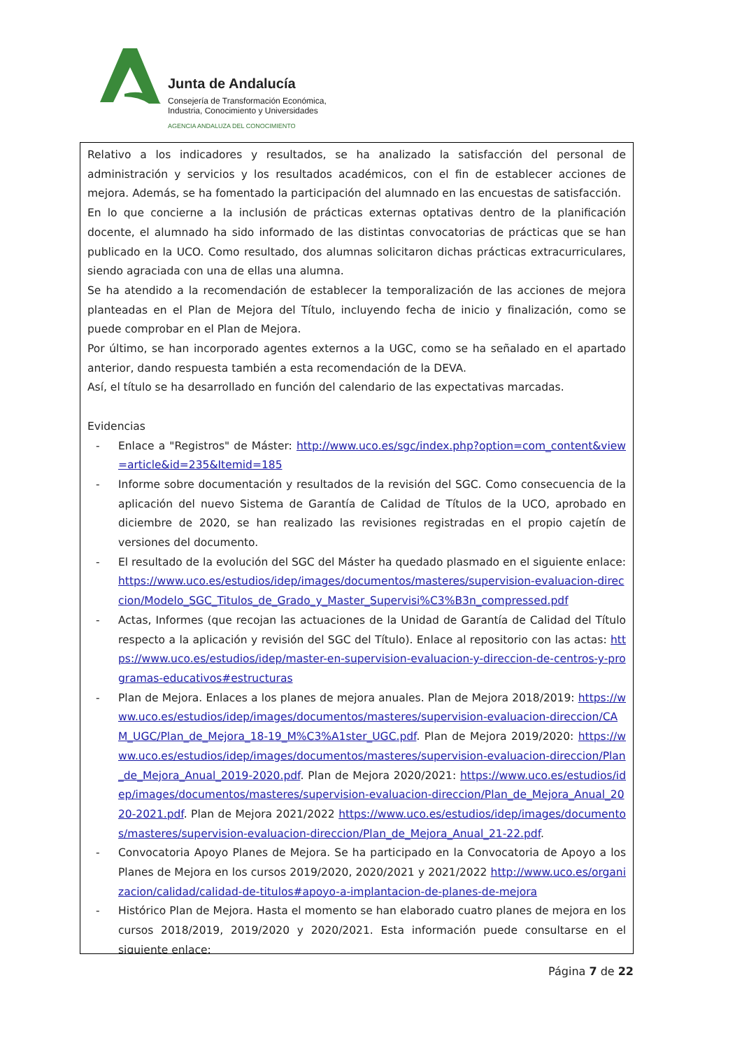Junta de Andalucía
Consejería de Transformación Económica,
Industria, Conocimiento y Universidades
AGENCIA ANDALUZA DEL CONOCIMIENTO
Relativo a los indicadores y resultados, se ha analizado la satisfacción del personal de administración y servicios y los resultados académicos, con el fin de establecer acciones de mejora. Además, se ha fomentado la participación del alumnado en las encuestas de satisfacción.
En lo que concierne a la inclusión de prácticas externas optativas dentro de la planificación docente, el alumnado ha sido informado de las distintas convocatorias de prácticas que se han publicado en la UCO. Como resultado, dos alumnas solicitaron dichas prácticas extracurriculares, siendo agraciada con una de ellas una alumna.
Se ha atendido a la recomendación de establecer la temporalización de las acciones de mejora planteadas en el Plan de Mejora del Título, incluyendo fecha de inicio y finalización, como se puede comprobar en el Plan de Mejora.
Por último, se han incorporado agentes externos a la UGC, como se ha señalado en el apartado anterior, dando respuesta también a esta recomendación de la DEVA.
Así, el título se ha desarrollado en función del calendario de las expectativas marcadas.
Evidencias
- Enlace a "Registros" de Máster: http://www.uco.es/sgc/index.php?option=com_content&view=article&id=235&Itemid=185
- Informe sobre documentación y resultados de la revisión del SGC. Como consecuencia de la aplicación del nuevo Sistema de Garantía de Calidad de Títulos de la UCO, aprobado en diciembre de 2020, se han realizado las revisiones registradas en el propio cajetín de versiones del documento.
- El resultado de la evolución del SGC del Máster ha quedado plasmado en el siguiente enlace: https://www.uco.es/estudios/idep/images/documentos/masteres/supervision-evaluacion-direccion/Modelo_SGC_Titulos_de_Grado_y_Master_Supervisi%C3%B3n_compressed.pdf
- Actas, Informes (que recojan las actuaciones de la Unidad de Garantía de Calidad del Título respecto a la aplicación y revisión del SGC del Título). Enlace al repositorio con las actas: https://www.uco.es/estudios/idep/master-en-supervision-evaluacion-y-direccion-de-centros-y-programas-educativos#estructuras
- Plan de Mejora. Enlaces a los planes de mejora anuales. Plan de Mejora 2018/2019: https://www.uco.es/estudios/idep/images/documentos/masteres/supervision-evaluacion-direccion/CAM_UGC/Plan_de_Mejora_18-19_M%C3%A1ster_UGC.pdf. Plan de Mejora 2019/2020: https://www.uco.es/estudios/idep/images/documentos/masteres/supervision-evaluacion-direccion/Plan_de_Mejora_Anual_2019-2020.pdf. Plan de Mejora 2020/2021: https://www.uco.es/estudios/idep/images/documentos/masteres/supervision-evaluacion-direccion/Plan_de_Mejora_Anual_2020-2021.pdf. Plan de Mejora 2021/2022 https://www.uco.es/estudios/idep/images/documentos/masteres/supervision-evaluacion-direccion/Plan_de_Mejora_Anual_21-22.pdf.
- Convocatoria Apoyo Planes de Mejora. Se ha participado en la Convocatoria de Apoyo a los Planes de Mejora en los cursos 2019/2020, 2020/2021 y 2021/2022 http://www.uco.es/organizacion/calidad/calidad-de-titulos#apoyo-a-implantacion-de-planes-de-mejora
- Histórico Plan de Mejora. Hasta el momento se han elaborado cuatro planes de mejora en los cursos 2018/2019, 2019/2020 y 2020/2021. Esta información puede consultarse en el siguiente enlace:
Página 7 de 22